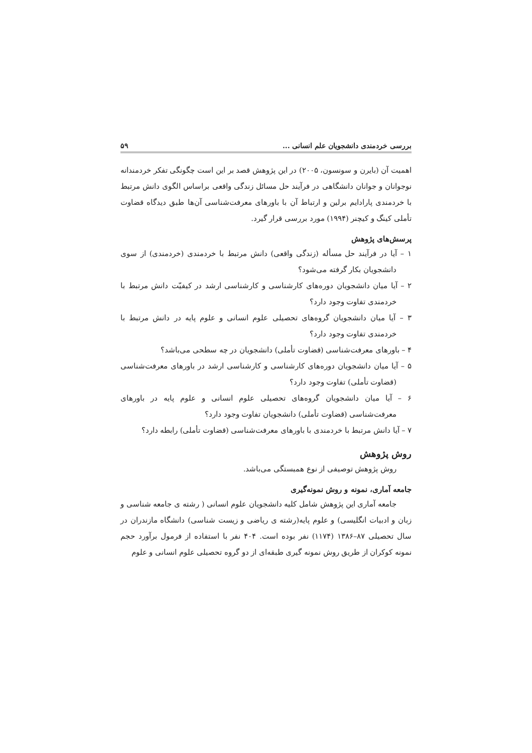بررسی خردمندی دانشجویان علم انسانی ... ۵۹
اهمیت آن (بایرن و سونسون، ۲۰۰۵) در این پژوهش قصد بر این است چگونگی تفکر خردمندانه نوجوانان و جوانان دانشگاهی در فرآیند حل مسائل زندگی واقعی براساس الگوی دانش مرتبط با خردمندی پارادایم برلین و ارتباط آن با باورهای معرفت‌شناسی آن‌ها طبق دیدگاه قضاوت تأملی کینگ و کیچنر (۱۹۹۴) مورد بررسی قرار گیرد.
پرسش‌های پژوهش
۱ – آیا در فرآیند حل مسأله (زندگی واقعی) دانش مرتبط با خردمندی (خردمندی) از سوی دانشجویان بکار گرفته می‌شود؟
۲ – آیا میان دانشجویان دوره‌های کارشناسی و کارشناسی ارشد در کیفیّت دانش مرتبط با خردمندی تفاوت وجود دارد؟
۳ – آیا میان دانشجویان گروه‌های تحصیلی علوم انسانی و علوم پایه در دانش مرتبط با خردمندی تفاوت وجود دارد؟
۴ – باورهای معرفت‌شناسی (قضاوت تأملی) دانشجویان در چه سطحی می‌باشد؟
۵ – آیا میان دانشجویان دوره‌های کارشناسی و کارشناسی ارشد در باورهای معرفت‌شناسی (قضاوت تأملی) تفاوت وجود دارد؟
۶ – آیا میان دانشجویان گروه‌های تحصیلی علوم انسانی و علوم پایه در باورهای معرفت‌شناسی (قضاوت تأملی) دانشجویان تفاوت وجود دارد؟
۷ – آیا دانش مرتبط با خردمندی با باورهای معرفت‌شناسی (قضاوت تأملی) رابطه دارد؟
روش پژوهش
روش پژوهش توصیفی از نوع همبستگی می‌باشد.
جامعه آماری، نمونه و روش نمونه‌گیری
جامعه آماری این پژوهش شامل کلیه دانشجویان علوم انسانی ( رشته ی جامعه شناسی و زبان و ادبیات انگلیسی) و علوم پایه(رشته ی ریاضی و زیست شناسی) دانشگاه مازندران در سال تحصیلی ۸۷–۱۳۸۶ (۱۱۷۴) نفر بوده است. ۴۰۴ نفر با استفاده از فرمول برآورد حجم نمونه کوکران از طریق روش نمونه گیری طبقه‌ای از دو گروه تحصیلی علوم انسانی و علوم